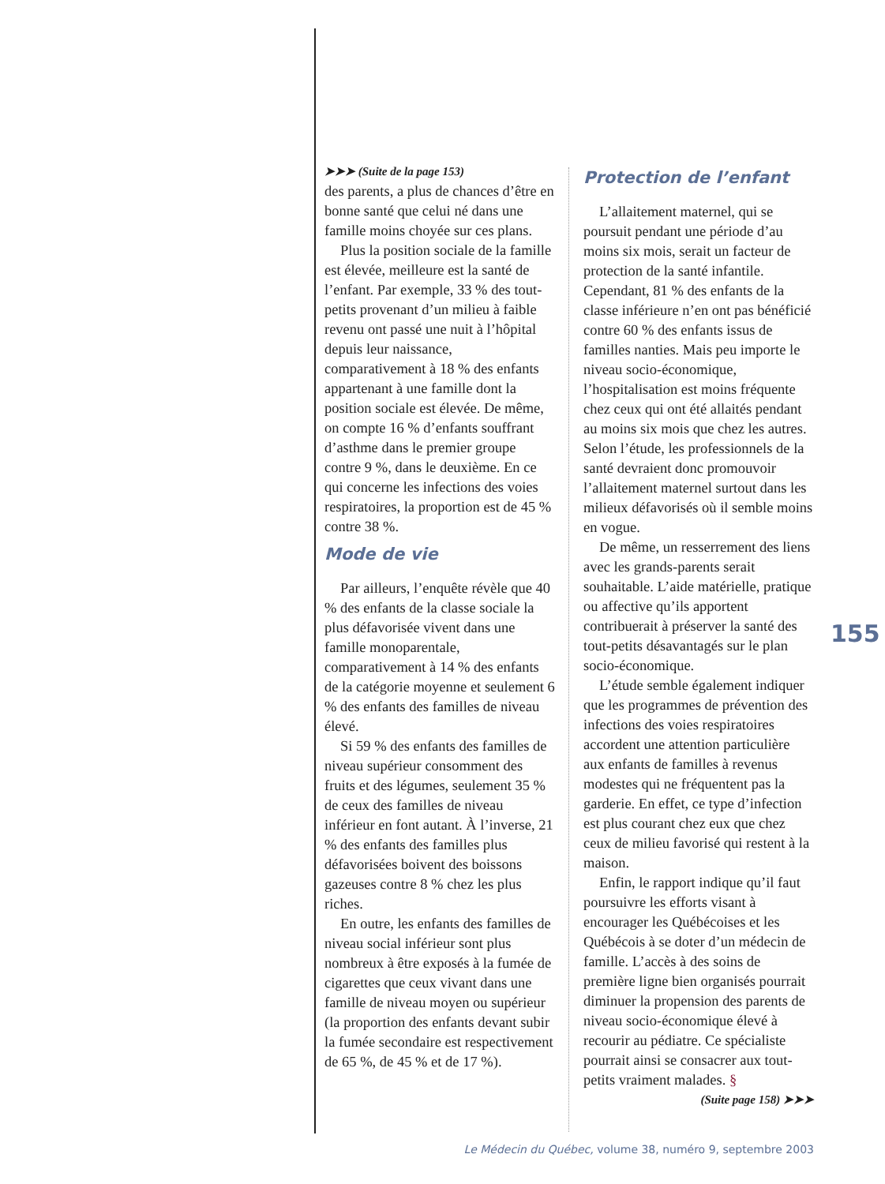➤➤➤ (Suite de la page 153)
des parents, a plus de chances d’être en bonne santé que celui né dans une famille moins choyée sur ces plans.
Plus la position sociale de la famille est élevée, meilleure est la santé de l’enfant. Par exemple, 33 % des tout-petits provenant d’un milieu à faible revenu ont passé une nuit à l’hôpital depuis leur naissance, comparativement à 18 % des enfants appartenant à une famille dont la position sociale est élevée. De même, on compte 16 % d’enfants souffrant d’asthme dans le premier groupe contre 9 %, dans le deuxième. En ce qui concerne les infections des voies respiratoires, la proportion est de 45 % contre 38 %.
Mode de vie
Par ailleurs, l’enquête révèle que 40 % des enfants de la classe sociale la plus défavorisée vivent dans une famille monoparentale, comparativement à 14 % des enfants de la catégorie moyenne et seulement 6 % des enfants des familles de niveau élevé.
Si 59 % des enfants des familles de niveau supérieur consomment des fruits et des légumes, seulement 35 % de ceux des familles de niveau inférieur en font autant. À l’inverse, 21 % des enfants des familles plus défavorisées boivent des boissons gazeuses contre 8 % chez les plus riches.
En outre, les enfants des familles de niveau social inférieur sont plus nombreux à être exposés à la fumée de cigarettes que ceux vivant dans une famille de niveau moyen ou supérieur (la proportion des enfants devant subir la fumée secondaire est respectivement de 65 %, de 45 % et de 17 %).
Protection de l’enfant
L’allaitement maternel, qui se poursuit pendant une période d’au moins six mois, serait un facteur de protection de la santé infantile. Cependant, 81 % des enfants de la classe inférieure n’en ont pas bénéficié contre 60 % des enfants issus de familles nanties. Mais peu importe le niveau socio-économique, l’hospitalisation est moins fréquente chez ceux qui ont été allaités pendant au moins six mois que chez les autres. Selon l’étude, les professionnels de la santé devraient donc promouvoir l’allaitement maternel surtout dans les milieux défavorisés où il semble moins en vogue.
De même, un resserrement des liens avec les grands-parents serait souhaitable. L’aide matérielle, pratique ou affective qu’ils apportent contribuerait à préserver la santé des tout-petits désavantagés sur le plan socio-économique.
L’étude semble également indiquer que les programmes de prévention des infections des voies respiratoires accordent une attention particulière aux enfants de familles à revenus modestes qui ne fréquentent pas la garderie. En effet, ce type d’infection est plus courant chez eux que chez ceux de milieu favorisé qui restent à la maison.
Enfin, le rapport indique qu’il faut poursuivre les efforts visant à encourager les Québécoises et les Québécois à se doter d’un médecin de famille. L’accès à des soins de première ligne bien organisés pourrait diminuer la propension des parents de niveau socio-économique élevé à recourir au pédiatre. Ce spécialiste pourrait ainsi se consacrer aux tout-petits vraiment malades. §
(Suite page 158) ➤➤➤
155
Le Médecin du Québec, volume 38, numéro 9, septembre 2003